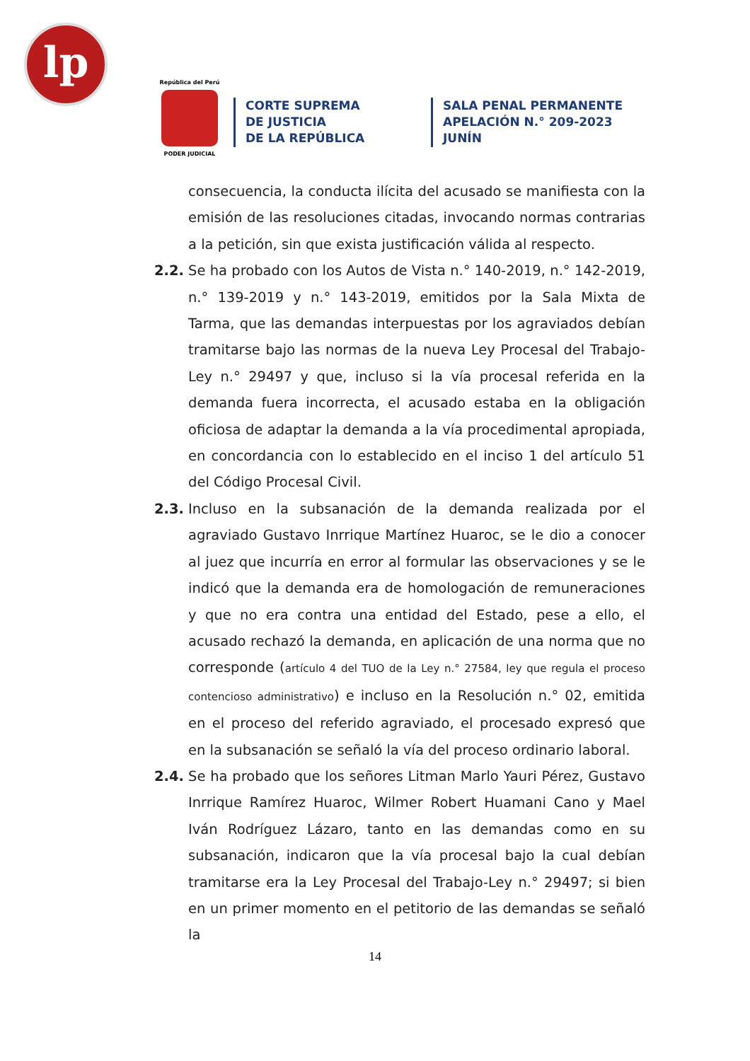lp
República del Perú
PODER JUDICIAL
CORTE SUPREMA
DE JUSTICIA
DE LA REPÚBLICA
SALA PENAL PERMANENTE
APELACIÓN N.° 209-2023
JUNÍN
consecuencia, la conducta ilícita del acusado se manifiesta con la emisión de las resoluciones citadas, invocando normas contrarias a la petición, sin que exista justificación válida al respecto.
2.2. Se ha probado con los Autos de Vista n.° 140-2019, n.° 142-2019, n.° 139-2019 y n.° 143-2019, emitidos por la Sala Mixta de Tarma, que las demandas interpuestas por los agraviados debían tramitarse bajo las normas de la nueva Ley Procesal del Trabajo-Ley n.° 29497 y que, incluso si la vía procesal referida en la demanda fuera incorrecta, el acusado estaba en la obligación oficiosa de adaptar la demanda a la vía procedimental apropiada, en concordancia con lo establecido en el inciso 1 del artículo 51 del Código Procesal Civil.
2.3. Incluso en la subsanación de la demanda realizada por el agraviado Gustavo Inrrique Martínez Huaroc, se le dio a conocer al juez que incurría en error al formular las observaciones y se le indicó que la demanda era de homologación de remuneraciones y que no era contra una entidad del Estado, pese a ello, el acusado rechazó la demanda, en aplicación de una norma que no corresponde (artículo 4 del TUO de la Ley n.° 27584, ley que regula el proceso contencioso administrativo) e incluso en la Resolución n.° 02, emitida en el proceso del referido agraviado, el procesado expresó que en la subsanación se señaló la vía del proceso ordinario laboral.
2.4. Se ha probado que los señores Litman Marlo Yauri Pérez, Gustavo Inrrique Ramírez Huaroc, Wilmer Robert Huamani Cano y Mael Iván Rodríguez Lázaro, tanto en las demandas como en su subsanación, indicaron que la vía procesal bajo la cual debían tramitarse era la Ley Procesal del Trabajo-Ley n.° 29497; si bien en un primer momento en el petitorio de las demandas se señaló la
14